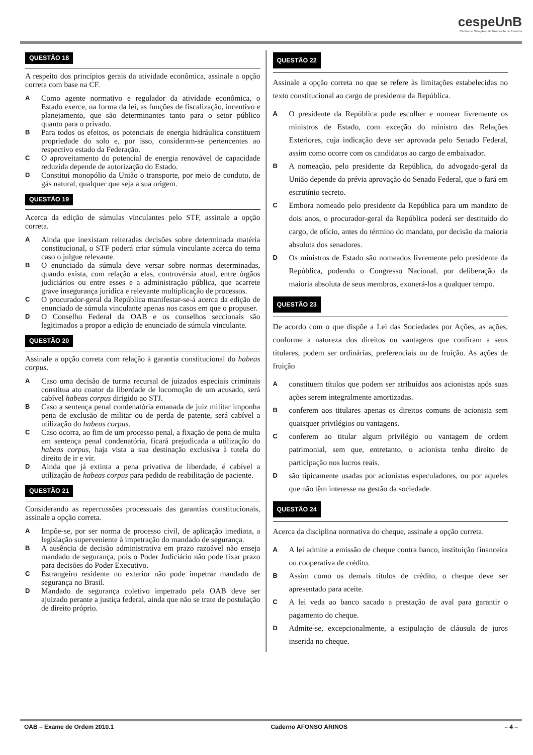cespeUnB
Centro de Seleção e de Promoção de Eventos
QUESTÃO 18
A respeito dos princípios gerais da atividade econômica, assinale a opção correta com base na CF.
A Como agente normativo e regulador da atividade econômica, o Estado exerce, na forma da lei, as funções de fiscalização, incentivo e planejamento, que são determinantes tanto para o setor público quanto para o privado.
B Para todos os efeitos, os potenciais de energia hidráulica constituem propriedade do solo e, por isso, consideram-se pertencentes ao respectivo estado da Federação.
C O aproveitamento do potencial de energia renovável de capacidade reduzida depende de autorização do Estado.
D Constitui monopólio da União o transporte, por meio de conduto, de gás natural, qualquer que seja a sua origem.
QUESTÃO 19
Acerca da edição de súmulas vinculantes pelo STF, assinale a opção correta.
A Ainda que inexistam reiteradas decisões sobre determinada matéria constitucional, o STF poderá criar súmula vinculante acerca do tema caso o julgue relevante.
B O enunciado da súmula deve versar sobre normas determinadas, quando exista, com relação a elas, controvérsia atual, entre órgãos judiciários ou entre esses e a administração pública, que acarrete grave insegurança jurídica e relevante multiplicação de processos.
C O procurador-geral da República manifestar-se-á acerca da edição de enunciado de súmula vinculante apenas nos casos em que o propuser.
D O Conselho Federal da OAB e os conselhos seccionais são legitimados a propor a edição de enunciado de súmula vinculante.
QUESTÃO 20
Assinale a opção correta com relação à garantia constitucional do habeas corpus.
A Caso uma decisão de turma recursal de juizados especiais criminais constitua ato coator da liberdade de locomoção de um acusado, será cabível habeas corpus dirigido ao STJ.
B Caso a sentença penal condenatória emanada de juiz militar imponha pena de exclusão de militar ou de perda de patente, será cabível a utilização do habeas corpus.
C Caso ocorra, ao fim de um processo penal, a fixação de pena de multa em sentença penal condenatória, ficará prejudicada a utilização do habeas corpus, haja vista a sua destinação exclusiva à tutela do direito de ir e vir.
D Ainda que já extinta a pena privativa de liberdade, é cabível a utilização de habeas corpus para pedido de reabilitação de paciente.
QUESTÃO 21
Considerando as repercussões processuais das garantias constitucionais, assinale a opção correta.
A Impõe-se, por ser norma de processo civil, de aplicação imediata, a legislação superveniente à impetração do mandado de segurança.
B A ausência de decisão administrativa em prazo razoável não enseja mandado de segurança, pois o Poder Judiciário não pode fixar prazo para decisões do Poder Executivo.
C Estrangeiro residente no exterior não pode impetrar mandado de segurança no Brasil.
D Mandado de segurança coletivo impetrado pela OAB deve ser ajuizado perante a justiça federal, ainda que não se trate de postulação de direito próprio.
QUESTÃO 22
Assinale a opção correta no que se refere às limitações estabelecidas no texto constitucional ao cargo de presidente da República.
A O presidente da República pode escolher e nomear livremente os ministros de Estado, com exceção do ministro das Relações Exteriores, cuja indicação deve ser aprovada pelo Senado Federal, assim como ocorre com os candidatos ao cargo de embaixador.
B A nomeação, pelo presidente da República, do advogado-geral da União depende da prévia aprovação do Senado Federal, que o fará em escrutínio secreto.
C Embora nomeado pelo presidente da República para um mandato de dois anos, o procurador-geral da República poderá ser destituído do cargo, de ofício, antes do término do mandato, por decisão da maioria absoluta dos senadores.
D Os ministros de Estado são nomeados livremente pelo presidente da República, podendo o Congresso Nacional, por deliberação da maioria absoluta de seus membros, exonerá-los a qualquer tempo.
QUESTÃO 23
De acordo com o que dispõe a Lei das Sociedades por Ações, as ações, conforme a natureza dos direitos ou vantagens que confiram a seus titulares, podem ser ordinárias, preferenciais ou de fruição. As ações de fruição
Aconstituem títulos que podem ser atribuídos aos acionistas após suas ações serem integralmente amortizadas.
Bconferem aos titulares apenas os direitos comuns de acionista sem quaisquer privilégios ou vantagens.
Cconferem ao titular algum privilégio ou vantagem de ordem patrimonial, sem que, entretanto, o acionista tenha direito de participação nos lucros reais.
Dsão tipicamente usadas por acionistas especuladores, ou por aqueles que não têm interesse na gestão da sociedade.
QUESTÃO 24
Acerca da disciplina normativa do cheque, assinale a opção correta.
A A lei admite a emissão de cheque contra banco, instituição financeira ou cooperativa de crédito.
B Assim como os demais títulos de crédito, o cheque deve ser apresentado para aceite.
C A lei veda ao banco sacado a prestação de aval para garantir o pagamento do cheque.
D Admite-se, excepcionalmente, a estipulação de cláusula de juros inserida no cheque.
OAB – Exame de Ordem 2010.1 Caderno AFONSO ARINOS – 4 –